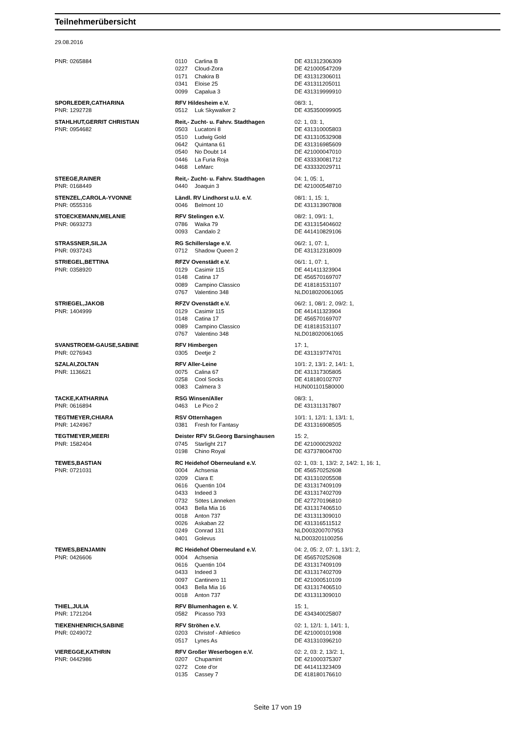Teilnehmerübersicht
29.08.2016
| PNR: 0265884 | 0110 | Carlina B | DE 431312306309 |
| | 0227 | Cloud-Zora | DE 421000547209 |
| | 0171 | Chakira B | DE 431312306011 |
| | 0341 | Eloise 25 | DE 431311205011 |
| | 0099 | Capalua 3 | DE 431319999910 |
| SPORLEDER,CATHARINA | RFV Hildesheim e.V. | | 08/3: 1, |
| PNR: 1292728 | 0512 | Luk Skywalker 2 | DE 435350099905 |
| STAHLHUT,GERRIT CHRISTIAN | Reit,- Zucht- u. Fahrv. Stadthagen | | 02: 1, 03: 1, |
| PNR: 0954682 | 0503 | Lucatoni 8 | DE 431310005803 |
| | 0510 | Ludwig Gold | DE 431310532908 |
| | 0642 | Quintana 61 | DE 431316985609 |
| | 0540 | No Doubt 14 | DE 421000047010 |
| | 0446 | La Furia Roja | DE 433330081712 |
| | 0468 | LeMarc | DE 433332029711 |
| STEEGE,RAINER | Reit,- Zucht- u. Fahrv. Stadthagen | | 04: 1, 05: 1, |
| PNR: 0168449 | 0440 | Joaquin 3 | DE 421000548710 |
| STENZEL,CAROLA-YVONNE | Ländl. RV Lindhorst u.U. e.V. | | 08/1: 1, 15: 1, |
| PNR: 0555316 | 0046 | Belmont 10 | DE 431313907808 |
| STOECKEMANN,MELANIE | RFV Stelingen e.V. | | 08/2: 1, 09/1: 1, |
| PNR: 0693273 | 0786 | Waika 79 | DE 431315404602 |
| | 0093 | Candalo 2 | DE 441410829106 |
| STRASSNER,SILJA | RG Schillerslage e.V. | | 06/2: 1, 07: 1, |
| PNR: 0937243 | 0712 | Shadow Queen 2 | DE 431312318009 |
| STRIEGEL,BETTINA | RFZV Ovenstädt e.V. | | 06/1: 1, 07: 1, |
| PNR: 0358920 | 0129 | Casimir 115 | DE 441411323904 |
| | 0148 | Catina 17 | DE 456570169707 |
| | 0089 | Campino Classico | DE 418181531107 |
| | 0767 | Valentino 348 | NLD018020061065 |
| STRIEGEL,JAKOB | RFZV Ovenstädt e.V. | | 06/2: 1, 08/1: 2, 09/2: 1, |
| PNR: 1404999 | 0129 | Casimir 115 | DE 441411323904 |
| | 0148 | Catina 17 | DE 456570169707 |
| | 0089 | Campino Classico | DE 418181531107 |
| | 0767 | Valentino 348 | NLD018020061065 |
| SVANSTROEM-GAUSE,SABINE | RFV Himbergen | | 17: 1, |
| PNR: 0276943 | 0305 | Deetje 2 | DE 431319774701 |
| SZALAI,ZOLTAN | RFV Aller-Leine | | 10/1: 2, 13/1: 2, 14/1: 1, |
| PNR: 1136621 | 0075 | Calina 67 | DE 431317305805 |
| | 0258 | Cool Socks | DE 418180102707 |
| | 0083 | Calmera 3 | HUN001101580000 |
| TACKE,KATHARINA | RSG Winsen/Aller | | 08/3: 1, |
| PNR: 0616894 | 0463 | Le Pico 2 | DE 431311317807 |
| TEGTMEYER,CHIARA | RSV Otternhagen | | 10/1: 1, 12/1: 1, 13/1: 1, |
| PNR: 1424967 | 0381 | Fresh for Fantasy | DE 431316908505 |
| TEGTMEYER,MEERI | Deister RFV St.Georg Barsinghausen | | 15: 2, |
| PNR: 1582404 | 0745 | Starlight 217 | DE 421000029202 |
| | 0198 | Chino Royal | DE 437378004700 |
| TEWES,BASTIAN | RC Heidehof Oberneuland e.V. | | 02: 1, 03: 1, 13/2: 2, 14/2: 1, 16: 1, |
| PNR: 0721031 | 0004 | Achsenia | DE 456570252608 |
| | 0209 | Ciara E | DE 431310205508 |
| | 0616 | Quentin 104 | DE 431317409109 |
| | 0433 | Indeed 3 | DE 431317402709 |
| | 0732 | Sötes Länneken | DE 427270196810 |
| | 0043 | Bella Mia 16 | DE 431317406510 |
| | 0018 | Anton 737 | DE 431311309010 |
| | 0026 | Askaban 22 | DE 431316511512 |
| | 0249 | Conrad 131 | NLD003200707953 |
| | 0401 | Golevus | NLD003201100256 |
| TEWES,BENJAMIN | RC Heidehof Oberneuland e.V. | | 04: 2, 05: 2, 07: 1, 13/1: 2, |
| PNR: 0426606 | 0004 | Achsenia | DE 456570252608 |
| | 0616 | Quentin 104 | DE 431317409109 |
| | 0433 | Indeed 3 | DE 431317402709 |
| | 0097 | Cantinero 11 | DE 421000510109 |
| | 0043 | Bella Mia 16 | DE 431317406510 |
| | 0018 | Anton 737 | DE 431311309010 |
| THIEL,JULIA | RFV Blumenhagen e. V. | | 15: 1, |
| PNR: 1721204 | 0582 | Picasso 793 | DE 434340025807 |
| TIEKENHENRICH,SABINE | RFV Ströhen e.V. | | 02: 1, 12/1: 1, 14/1: 1, |
| PNR: 0249072 | 0203 | Christof - Athletico | DE 421000101908 |
| | 0517 | Lynes As | DE 431310396210 |
| VIEREGGE,KATHRIN | RFV Großer Weserbogen e.V. | | 02: 2, 03: 2, 13/2: 1, |
| PNR: 0442986 | 0207 | Chupamint | DE 421000375307 |
| | 0272 | Cote d'or | DE 441411323409 |
| | 0135 | Cassey 7 | DE 418180176610 |
Seite 17 von 19